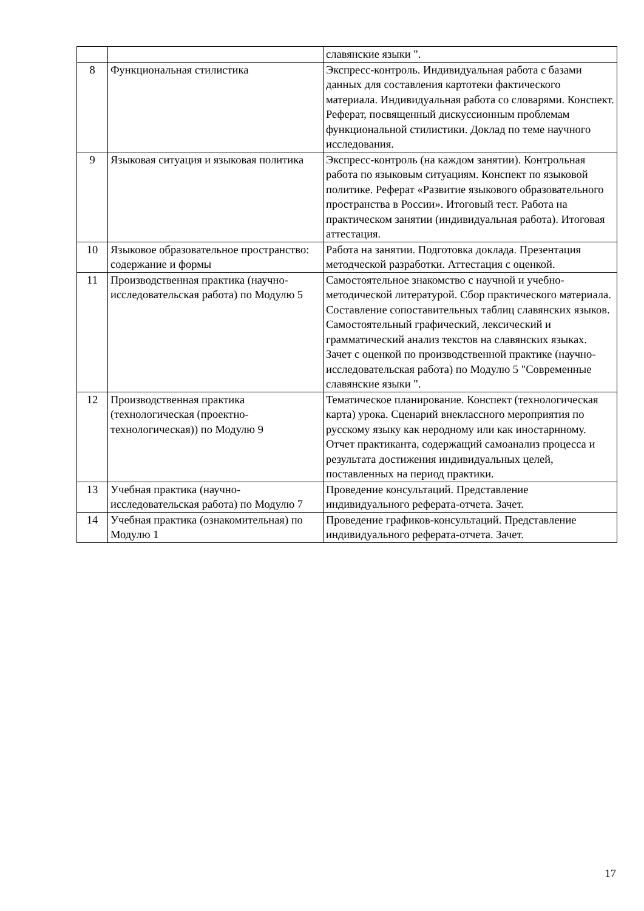| | | славянские языки ". |
| 8 | Функциональная стилистика | Экспресс-контроль. Индивидуальная работа с базами данных для составления картотеки фактического материала. Индивидуальная работа со словарями. Конспект. Реферат, посвященный дискуссионным проблемам функциональной стилистики. Доклад по теме научного исследования. |
| 9 | Языковая ситуация и языковая политика | Экспресс-контроль (на каждом занятии). Контрольная работа по языковым ситуациям. Конспект по языковой политике. Реферат «Развитие языкового образовательного пространства в России». Итоговый тест. Работа на практическом занятии (индивидуальная работа). Итоговая аттестация. |
| 10 | Языковое образовательное пространство: содержание и формы | Работа на занятии. Подготовка доклада. Презентация методческой разработки. Аттестация с оценкой. |
| 11 | Производственная практика (научно-исследовательская работа) по Модулю 5 | Самостоятельное знакомство с научной и учебно-методической литературой. Сбор практического материала. Составление сопоставительных таблиц славянских языков. Самостоятельный графический, лексический и грамматический анализ текстов на славянских языках. Зачет с оценкой по производственной практике (научно-исследовательская работа) по Модулю 5 "Современные славянские языки ". |
| 12 | Производственная практика (технологическая (проектно-технологическая)) по Модулю 9 | Тематическое планирование. Конспект (технологическая карта) урока. Сценарий внеклассного мероприятия по русскому языку как неродному или как иностарнному. Отчет практиканта, содержащий самоанализ процесса и результата достижения индивидуальных целей, поставленных на период практики. |
| 13 | Учебная практика (научно-исследовательская работа) по Модулю 7 | Проведение консультаций. Представление индивидуального реферата-отчета. Зачет. |
| 14 | Учебная практика (ознакомительная) по Модулю 1 | Проведение графиков-консультаций. Представление индивидуального реферата-отчета. Зачет. |
17